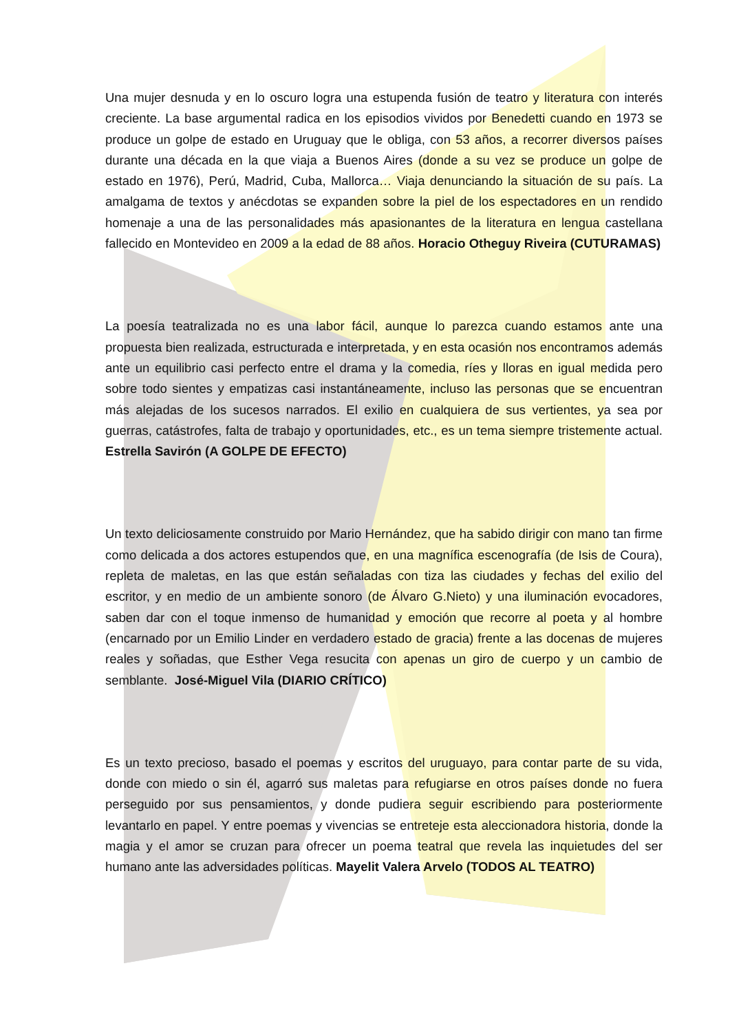Una mujer desnuda y en lo oscuro logra una estupenda fusión de teatro y literatura con interés creciente. La base argumental radica en los episodios vividos por Benedetti cuando en 1973 se produce un golpe de estado en Uruguay que le obliga, con 53 años, a recorrer diversos países durante una década en la que viaja a Buenos Aires (donde a su vez se produce un golpe de estado en 1976), Perú, Madrid, Cuba, Mallorca… Viaja denunciando la situación de su país. La amalgama de textos y anécdotas se expanden sobre la piel de los espectadores en un rendido homenaje a una de las personalidades más apasionantes de la literatura en lengua castellana fallecido en Montevideo en 2009 a la edad de 88 años. Horacio Otheguy Riveira (CUTURAMAS)
La poesía teatralizada no es una labor fácil, aunque lo parezca cuando estamos ante una propuesta bien realizada, estructurada e interpretada, y en esta ocasión nos encontramos además ante un equilibrio casi perfecto entre el drama y la comedia, ríes y lloras en igual medida pero sobre todo sientes y empatizas casi instantáneamente, incluso las personas que se encuentran más alejadas de los sucesos narrados. El exilio en cualquiera de sus vertientes, ya sea por guerras, catástrofes, falta de trabajo y oportunidades, etc., es un tema siempre tristemente actual. Estrella Savirón (A GOLPE DE EFECTO)
Un texto deliciosamente construido por Mario Hernández, que ha sabido dirigir con mano tan firme como delicada a dos actores estupendos que, en una magnífica escenografía (de Isis de Coura), repleta de maletas, en las que están señaladas con tiza las ciudades y fechas del exilio del escritor, y en medio de un ambiente sonoro (de Álvaro G.Nieto) y una iluminación evocadores, saben dar con el toque inmenso de humanidad y emoción que recorre al poeta y al hombre (encarnado por un Emilio Linder en verdadero estado de gracia) frente a las docenas de mujeres reales y soñadas, que Esther Vega resucita con apenas un giro de cuerpo y un cambio de semblante. José-Miguel Vila (DIARIO CRÍTICO)
Es un texto precioso, basado el poemas y escritos del uruguayo, para contar parte de su vida, donde con miedo o sin él, agarró sus maletas para refugiarse en otros países donde no fuera perseguido por sus pensamientos, y donde pudiera seguir escribiendo para posteriormente levantarlo en papel. Y entre poemas y vivencias se entreteje esta aleccionadora historia, donde la magia y el amor se cruzan para ofrecer un poema teatral que revela las inquietudes del ser humano ante las adversidades políticas. Mayelit Valera Arvelo (TODOS AL TEATRO)